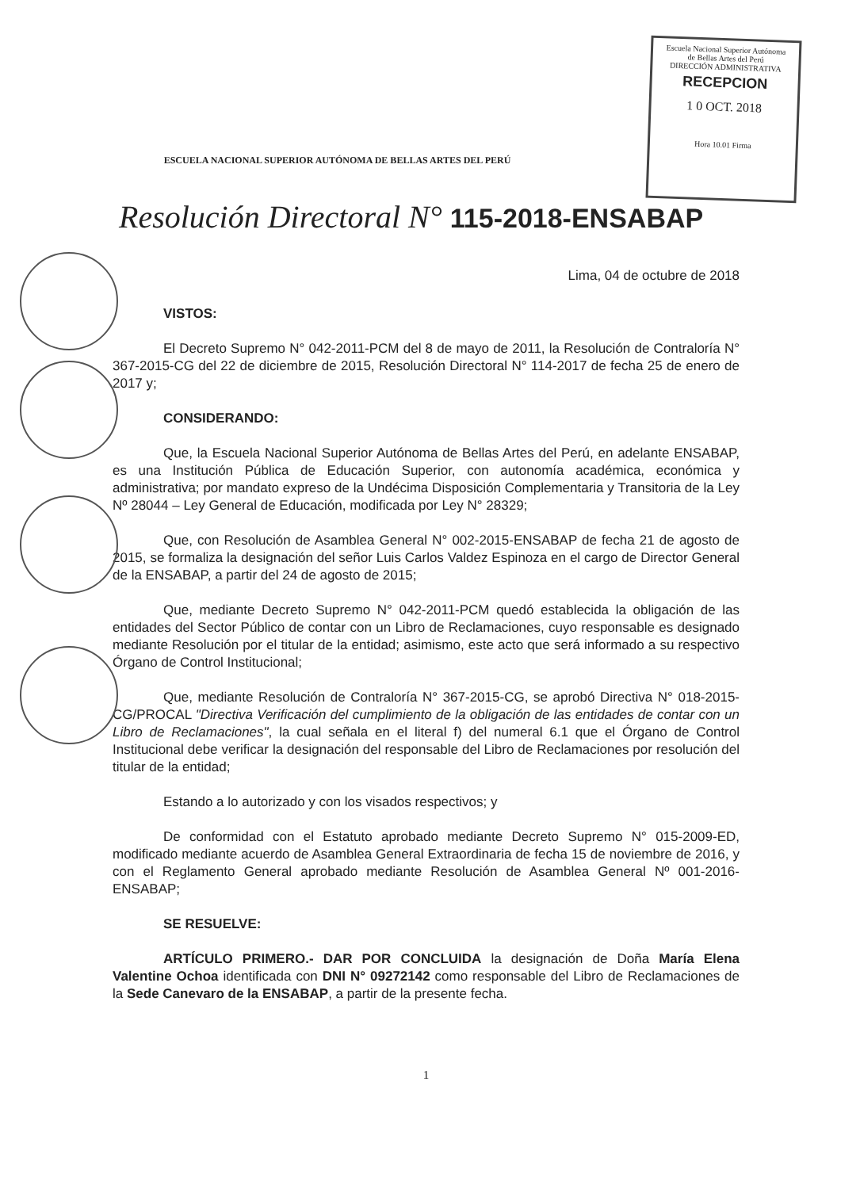Escuela Nacional Superior Autónoma
de Bellas Artes del Perú
DIRECCIÓN ADMINISTRATIVA
RECEPCION
1 0 OCT. 2018
Hora 10.01 Firma
ESCUELA NACIONAL SUPERIOR AUTÓNOMA DE BELLAS ARTES DEL PERÚ
Resolución Directoral N° 115-2018-ENSABAP
Lima, 04 de octubre de 2018
VISTOS:
El Decreto Supremo N° 042-2011-PCM del 8 de mayo de 2011, la Resolución de Contraloría N° 367-2015-CG del 22 de diciembre de 2015, Resolución Directoral N° 114-2017 de fecha 25 de enero de 2017 y;
CONSIDERANDO:
Que, la Escuela Nacional Superior Autónoma de Bellas Artes del Perú, en adelante ENSABAP, es una Institución Pública de Educación Superior, con autonomía académica, económica y administrativa; por mandato expreso de la Undécima Disposición Complementaria y Transitoria de la Ley Nº 28044 – Ley General de Educación, modificada por Ley N° 28329;
Que, con Resolución de Asamblea General N° 002-2015-ENSABAP de fecha 21 de agosto de 2015, se formaliza la designación del señor Luis Carlos Valdez Espinoza en el cargo de Director General de la ENSABAP, a partir del 24 de agosto de 2015;
Que, mediante Decreto Supremo N° 042-2011-PCM quedó establecida la obligación de las entidades del Sector Público de contar con un Libro de Reclamaciones, cuyo responsable es designado mediante Resolución por el titular de la entidad; asimismo, este acto que será informado a su respectivo Órgano de Control Institucional;
Que, mediante Resolución de Contraloría N° 367-2015-CG, se aprobó Directiva N° 018-2015-CG/PROCAL "Directiva Verificación del cumplimiento de la obligación de las entidades de contar con un Libro de Reclamaciones", la cual señala en el literal f) del numeral 6.1 que el Órgano de Control Institucional debe verificar la designación del responsable del Libro de Reclamaciones por resolución del titular de la entidad;
Estando a lo autorizado y con los visados respectivos; y
De conformidad con el Estatuto aprobado mediante Decreto Supremo N° 015-2009-ED, modificado mediante acuerdo de Asamblea General Extraordinaria de fecha 15 de noviembre de 2016, y con el Reglamento General aprobado mediante Resolución de Asamblea General Nº 001-2016-ENSABAP;
SE RESUELVE:
ARTÍCULO PRIMERO.- DAR POR CONCLUIDA la designación de Doña María Elena Valentine Ochoa identificada con DNI N° 09272142 como responsable del Libro de Reclamaciones de la Sede Canevaro de la ENSABAP, a partir de la presente fecha.
1